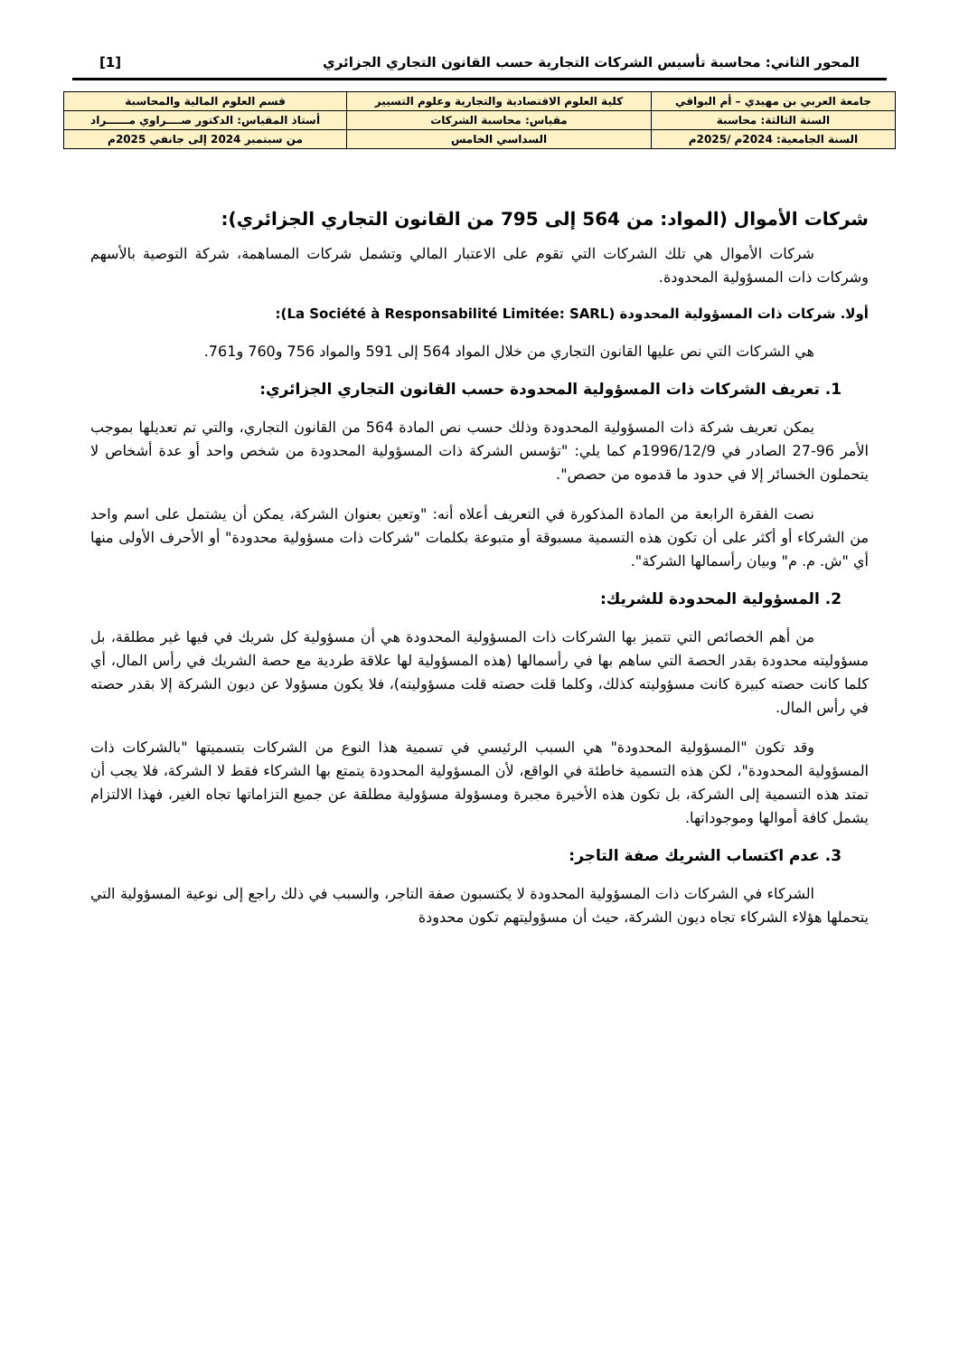المحور الثاني: محاسبة تأسيس الشركات التجارية حسب القانون التجاري الجزائري [1]
| جامعة العربي بن مهيدي – أم البواقي | كلية العلوم الاقتصادية والتجارية وعلوم التسيير | | قسم العلوم المالية والمحاسبة |
| السنة الثالثة: محاسبة | مقياس: محاسبة الشركات | | أستاذ المقياس: الدكتور صــــراوي مــــــراد |
| السنة الجامعية: 2024م /2025م | | السداسي الخامس | من سبتمبر 2024 إلى جانفي 2025م |
شركات الأموال (المواد: من 564 إلى 795 من القانون التجاري الجزائري):
شركات الأموال هي تلك الشركات التي تقوم على الاعتبار المالي وتشمل شركات المساهمة، شركة التوصية بالأسهم وشركات ذات المسؤولية المحدودة.
أولا. شركات ذات المسؤولية المحدودة (La Société à Responsabilité Limitée: SARL):
هي الشركات التي نص عليها القانون التجاري من خلال المواد 564 إلى 591 والمواد 756 و760 و761.
1. تعريف الشركات ذات المسؤولية المحدودة حسب القانون التجاري الجزائري:
يمكن تعريف شركة ذات المسؤولية المحدودة وذلك حسب نص المادة 564 من القانون التجاري، والتي تم تعديلها بموجب الأمر 96-27 الصادر في 1996/12/9م كما يلي: "تؤسس الشركة ذات المسؤولية المحدودة من شخص واحد أو عدة أشخاص لا يتحملون الخسائر إلا في حدود ما قدموه من حصص".
نصت الفقرة الرابعة من المادة المذكورة في التعريف أعلاه أنه: "وتعين بعنوان الشركة، يمكن أن يشتمل على اسم واحد من الشركاء أو أكثر على أن تكون هذه التسمية مسبوقة أو متبوعة بكلمات "شركات ذات مسؤولية محدودة" أو الأحرف الأولى منها أي "ش. م. م" وبيان رأسمالها الشركة".
2. المسؤولية المحدودة للشريك:
من أهم الخصائص التي تتميز بها الشركات ذات المسؤولية المحدودة هي أن مسؤولية كل شريك في فيها غير مطلقة، بل مسؤوليته محدودة بقدر الحصة التي ساهم بها في رأسمالها (هذه المسؤولية لها علاقة طردية مع حصة الشريك في رأس المال، أي كلما كانت حصته كبيرة كانت مسؤوليته كذلك، وكلما قلت حصته قلت مسؤوليته)، فلا يكون مسؤولا عن ديون الشركة إلا بقدر حصته في رأس المال.
وقد تكون "المسؤولية المحدودة" هي السبب الرئيسي في تسمية هذا النوع من الشركات بتسميتها "بالشركات ذات المسؤولية المحدودة"، لكن هذه التسمية خاطئة في الواقع، لأن المسؤولية المحدودة يتمتع بها الشركاء فقط لا الشركة، فلا يجب أن تمتد هذه التسمية إلى الشركة، بل تكون هذه الأخيرة مجبرة ومسؤولة مسؤولية مطلقة عن جميع التزاماتها تجاه الغير، فهذا الالتزام يشمل كافة أموالها وموجوداتها.
3. عدم اكتساب الشريك صفة التاجر:
الشركاء في الشركات ذات المسؤولية المحدودة لا يكتسبون صفة التاجر، والسبب في ذلك راجع إلى نوعية المسؤولية التي يتحملها هؤلاء الشركاء تجاه ديون الشركة، حيث أن مسؤوليتهم تكون محدودة